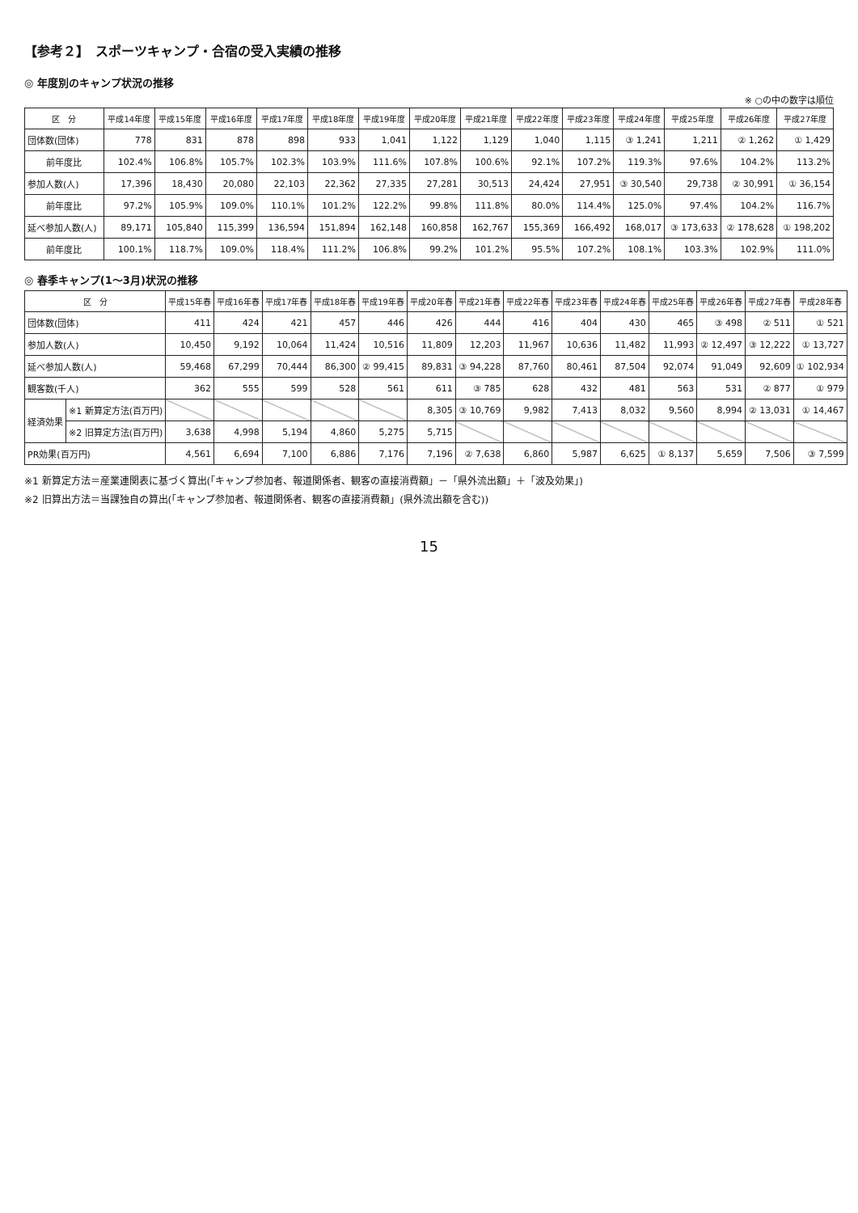【参考２】　スポーツキャンプ・合宿の受入実績の推移
◎ 年度別のキャンプ状況の推移
※ ○の中の数字は順位
| 区 分 | 平成14年度 | 平成15年度 | 平成16年度 | 平成17年度 | 平成18年度 | 平成19年度 | 平成20年度 | 平成21年度 | 平成22年度 | 平成23年度 | 平成24年度 | 平成25年度 | 平成26年度 | 平成27年度 |
| --- | --- | --- | --- | --- | --- | --- | --- | --- | --- | --- | --- | --- | --- | --- |
| 団体数(団体) | 778 | 831 | 878 | 898 | 933 | 1,041 | 1,122 | 1,129 | 1,040 | 1,115 | ③ 1,241 | 1,211 | ② 1,262 | ① 1,429 |
| 前年度比 | 102.4% | 106.8% | 105.7% | 102.3% | 103.9% | 111.6% | 107.8% | 100.6% | 92.1% | 107.2% | 119.3% | 97.6% | 104.2% | 113.2% |
| 参加人数(人) | 17,396 | 18,430 | 20,080 | 22,103 | 22,362 | 27,335 | 27,281 | 30,513 | 24,424 | 27,951 | ③ 30,540 | 29,738 | ② 30,991 | ① 36,154 |
| 前年度比 | 97.2% | 105.9% | 109.0% | 110.1% | 101.2% | 122.2% | 99.8% | 111.8% | 80.0% | 114.4% | 125.0% | 97.4% | 104.2% | 116.7% |
| 延べ参加人数(人) | 89,171 | 105,840 | 115,399 | 136,594 | 151,894 | 162,148 | 160,858 | 162,767 | 155,369 | 166,492 | 168,017 | ③ 173,633 | ② 178,628 | ① 198,202 |
| 前年度比 | 100.1% | 118.7% | 109.0% | 118.4% | 111.2% | 106.8% | 99.2% | 101.2% | 95.5% | 107.2% | 108.1% | 103.3% | 102.9% | 111.0% |
◎ 春季キャンプ(1～3月)状況の推移
| 区 分 | | 平成15年春 | 平成16年春 | 平成17年春 | 平成18年春 | 平成19年春 | 平成20年春 | 平成21年春 | 平成22年春 | 平成23年春 | 平成24年春 | 平成25年春 | 平成26年春 | 平成27年春 | 平成28年春 |
| --- | --- | --- | --- | --- | --- | --- | --- | --- | --- | --- | --- | --- | --- | --- | --- |
| 団体数(団体) | | 411 | 424 | 421 | 457 | 446 | 426 | 444 | 416 | 404 | 430 | 465 | ③ 498 | ② 511 | ① 521 |
| 参加人数(人) | | 10,450 | 9,192 | 10,064 | 11,424 | 10,516 | 11,809 | 12,203 | 11,967 | 10,636 | 11,482 | 11,993 | ② 12,497 | ③ 12,222 | ① 13,727 |
| 延べ参加人数(人) | | 59,468 | 67,299 | 70,444 | 86,300 | ② 99,415 | 89,831 | ③ 94,228 | 87,760 | 80,461 | 87,504 | 92,074 | 91,049 | 92,609 | ① 102,934 |
| 観客数(千人) | | 362 | 555 | 599 | 528 | 561 | 611 | ③ 785 | 628 | 432 | 481 | 563 | 531 | ② 877 | ① 979 |
| 経済効果 | ※1 新算定方法(百万円) | | | | | | 8,305 | ③ 10,769 | 9,982 | 7,413 | 8,032 | 9,560 | 8,994 | ② 13,031 | ① 14,467 |
| | ※2 旧算定方法(百万円) | 3,638 | 4,998 | 5,194 | 4,860 | 5,275 | 5,715 | | | | | | | | |
| PR効果(百万円) | | 4,561 | 6,694 | 7,100 | 6,886 | 7,176 | 7,196 | ② 7,638 | 6,860 | 5,987 | 6,625 | ① 8,137 | 5,659 | 7,506 | ③ 7,599 |
※1 新算定方法＝産業連関表に基づく算出(「キャンプ参加者、報道関係者、観客の直接消費額」－「県外流出額」＋「波及効果」)
※2 旧算出方法＝当課独自の算出(「キャンプ参加者、報道関係者、観客の直接消費額」(県外流出額を含む))
15